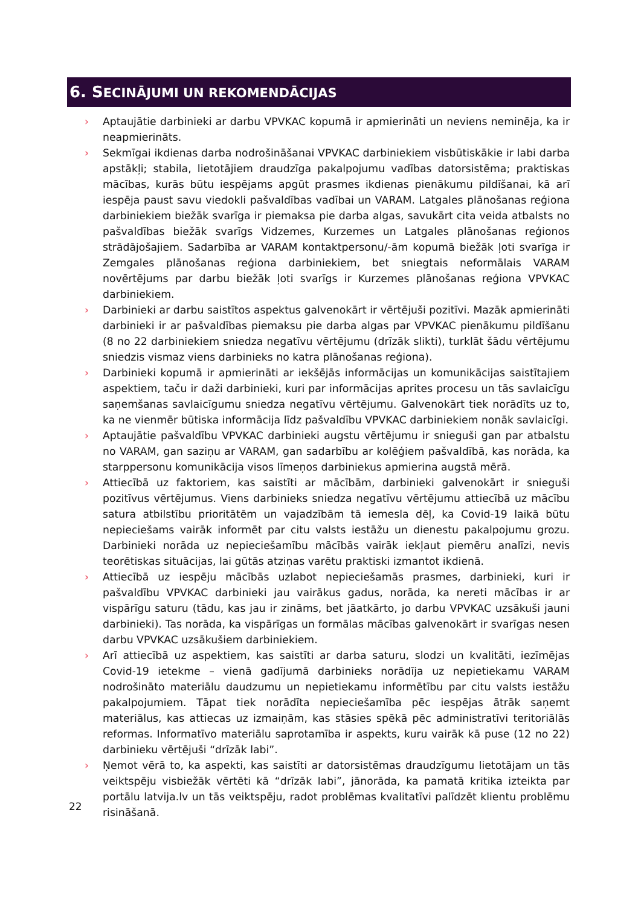6. SECINĀJUMI UN REKOMENDĀCIJAS
› Aptaujātie darbinieki ar darbu VPVKAC kopumā ir apmierināti un neviens neminēja, ka ir neapmierināts.
› Sekmīgai ikdienas darba nodrošināšanai VPVKAC darbiniekiem visbūtiskākie ir labi darba apstākļi; stabila, lietotājiem draudzīga pakalpojumu vadības datorsistēma; praktiskas mācības, kurās būtu iespējams apgūt prasmes ikdienas pienākumu pildīšanai, kā arī iespēja paust savu viedokli pašvaldības vadībai un VARAM. Latgales plānošanas reģiona darbiniekiem biežāk svarīga ir piemaksa pie darba algas, savukārt cita veida atbalsts no pašvaldības biežāk svarīgs Vidzemes, Kurzemes un Latgales plānošanas reģionos strādājošajiem. Sadarbība ar VARAM kontaktpersonu/-ām kopumā biežāk ļoti svarīga ir Zemgales plānošanas reģiona darbiniekiem, bet sniegtais neformālais VARAM novērtējums par darbu biežāk ļoti svarīgs ir Kurzemes plānošanas reģiona VPVKAC darbiniekiem.
› Darbinieki ar darbu saistītos aspektus galvenokārt ir vērtējuši pozitīvi. Mazāk apmierināti darbinieki ir ar pašvaldības piemaksu pie darba algas par VPVKAC pienākumu pildīšanu (8 no 22 darbiniekiem sniedza negatīvu vērtējumu (drīzāk slikti), turklāt šādu vērtējumu sniedzis vismaz viens darbinieks no katra plānošanas reģiona).
› Darbinieki kopumā ir apmierināti ar iekšējās informācijas un komunikācijas saistītajiem aspektiem, taču ir daži darbinieki, kuri par informācijas aprites procesu un tās savlaicīgu saņemšanas savlaicīgumu sniedza negatīvu vērtējumu. Galvenokārt tiek norādīts uz to, ka ne vienmēr būtiska informācija līdz pašvaldību VPVKAC darbiniekiem nonāk savlaicīgi.
› Aptaujātie pašvaldību VPVKAC darbinieki augstu vērtējumu ir snieguši gan par atbalstu no VARAM, gan saziņu ar VARAM, gan sadarbību ar kolēģiem pašvaldībā, kas norāda, ka starppersonu komunikācija visos līmeņos darbiniekus apmierina augstā mērā.
› Attiecībā uz faktoriem, kas saistīti ar mācībām, darbinieki galvenokārt ir snieguši pozitīvus vērtējumus. Viens darbinieks sniedza negatīvu vērtējumu attiecībā uz mācību satura atbilstību prioritātēm un vajadzībām tā iemesla dēļ, ka Covid-19 laikā būtu nepieciešams vairāk informēt par citu valsts iestāžu un dienestu pakalpojumu grozu. Darbinieki norāda uz nepieciešamību mācībās vairāk iekļaut piemēru analīzi, nevis teorētiskas situācijas, lai gūtās atziņas varētu praktiski izmantot ikdienā.
› Attiecībā uz iespēju mācībās uzlabot nepieciešamās prasmes, darbinieki, kuri ir pašvaldību VPVKAC darbinieki jau vairākus gadus, norāda, ka nereti mācības ir ar vispārīgu saturu (tādu, kas jau ir zināms, bet jāatkārto, jo darbu VPVKAC uzsākuši jauni darbinieki). Tas norāda, ka vispārīgas un formālas mācības galvenokārt ir svarīgas nesen darbu VPVKAC uzsākušiem darbiniekiem.
› Arī attiecībā uz aspektiem, kas saistīti ar darba saturu, slodzi un kvalitāti, iezīmējas Covid-19 ietekme – vienā gadījumā darbinieks norādīja uz nepietiekamu VARAM nodrošināto materiālu daudzumu un nepietiekamu informētību par citu valsts iestāžu pakalpojumiem. Tāpat tiek norādīta nepieciešamība pēc iespējas ātrāk saņemt materiālus, kas attiecas uz izmaiņām, kas stāsies spēkā pēc administratīvi teritoriālās reformas. Informatīvo materiālu saprotamība ir aspekts, kuru vairāk kā puse (12 no 22) darbinieku vērtējuši “drīzāk labi”.
› Ņemot vērā to, ka aspekti, kas saistīti ar datorsistēmas draudzīgumu lietotājam un tās veiktspēju visbiežāk vērtēti kā “drīzāk labi”, jānorāda, ka pamatā kritika izteikta par portālu latvija.lv un tās veiktspēju, radot problēmas kvalitatīvi palīdzēt klientu problēmu risināšanā.
22